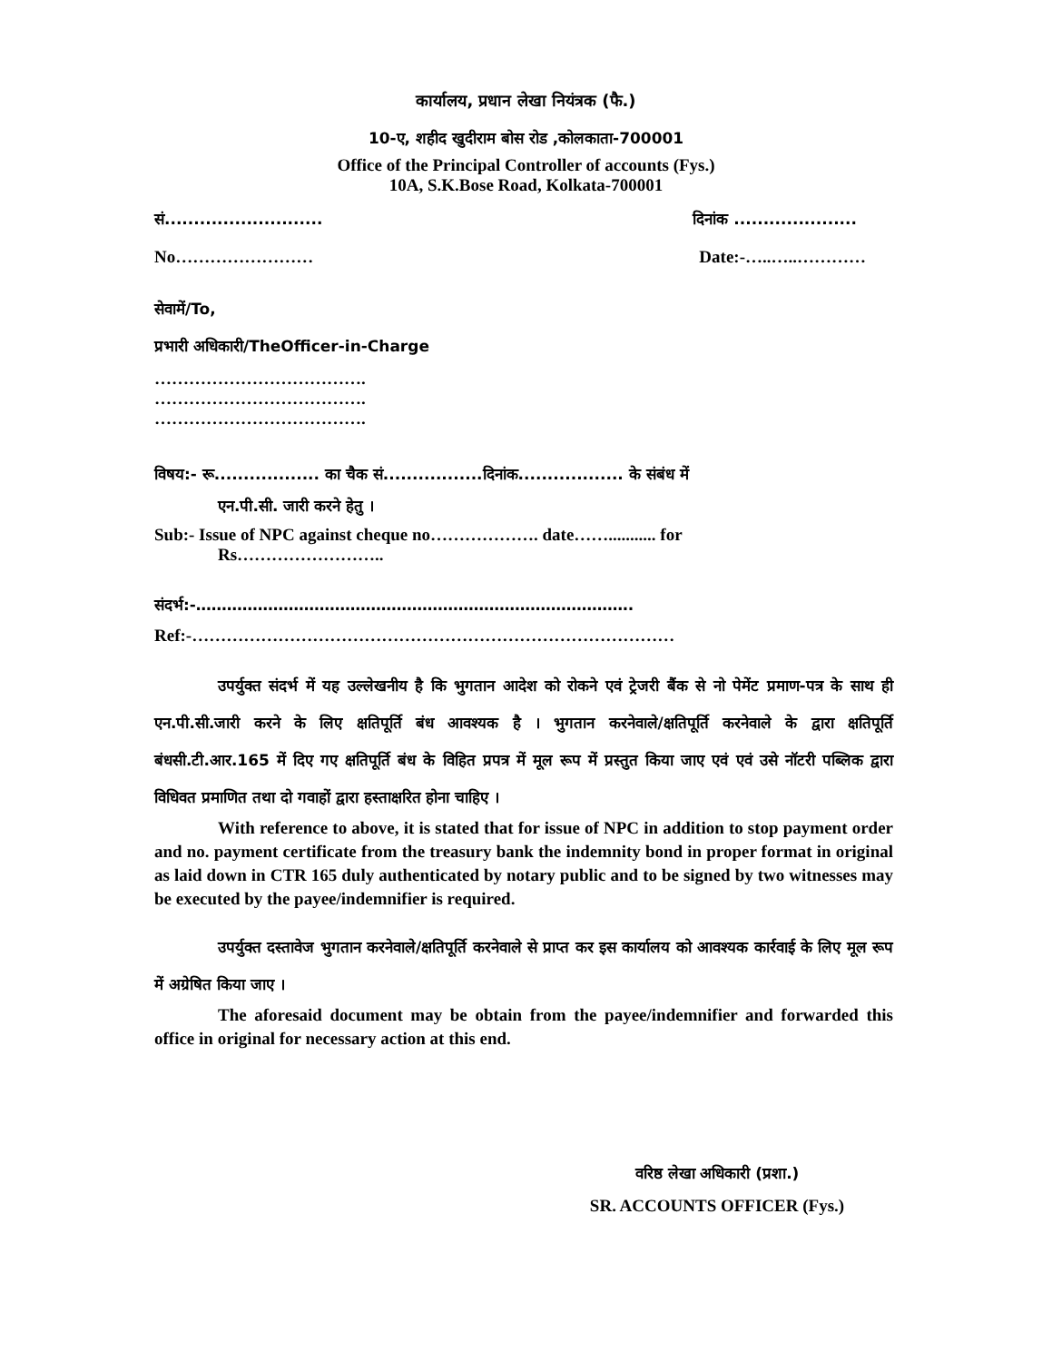कार्यालय, प्रधान लेखा नियंत्रक (फै.)
10-ए, शहीद खुदीराम बोस रोड ,कोलकाता-700001
Office of the Principal Controller of accounts (Fys.)
10A, S.K.Bose Road, Kolkata-700001
सं........................... दिनांक .....................
No…………………… Date:-…..…..…………
सेवामें/To,
प्रभारी अधिकारी/TheOfficer-in-Charge
……………………………….
……………………………….
……………………………….
विषय:- रू.................. का चैक सं.................दिनांक.................. के संबंध में
एन.पी.सी. जारी करने हेतु ।
Sub:- Issue of NPC against cheque no………………. date……........... for
Rs……………………..
संदर्भ:-………………………………………………………………………….
Ref:-…………………………………………………………………………
उपर्युक्त संदर्भ में यह उल्लेखनीय है कि भुगतान आदेश को रोकने एवं ट्रेजरी बैंक से नो पेमेंट प्रमाण-पत्र के साथ ही एन.पी.सी.जारी करने के लिए क्षतिपूर्ति बंध आवश्यक है । भुगतान करनेवाले/क्षतिपूर्ति करनेवाले के द्वारा क्षतिपूर्ति बंधसी.टी.आर.165 में दिए गए क्षतिपूर्ति बंध के विहित प्रपत्र में मूल रूप में प्रस्तुत किया जाए एवं एवं उसे नॉटरी पब्लिक द्वारा विधिवत प्रमाणित तथा दो गवाहों द्वारा हस्ताक्षरित होना चाहिए ।
With reference to above, it is stated that for issue of NPC in addition to stop payment order and no. payment certificate from the treasury bank the indemnity bond in proper format in original as laid down in CTR 165 duly authenticated by notary public and to be signed by two witnesses may be executed by the payee/indemnifier is required.
उपर्युक्त दस्तावेज भुगतान करनेवाले/क्षतिपूर्ति करनेवाले से प्राप्त कर इस कार्यालय को आवश्यक कार्रवाई के लिए मूल रूप में अग्रेषित किया जाए ।
The aforesaid document may be obtain from the payee/indemnifier and forwarded this office in original for necessary action at this end.
वरिष्ठ लेखा अधिकारी (प्रशा.)
SR. ACCOUNTS OFFICER (Fys.)